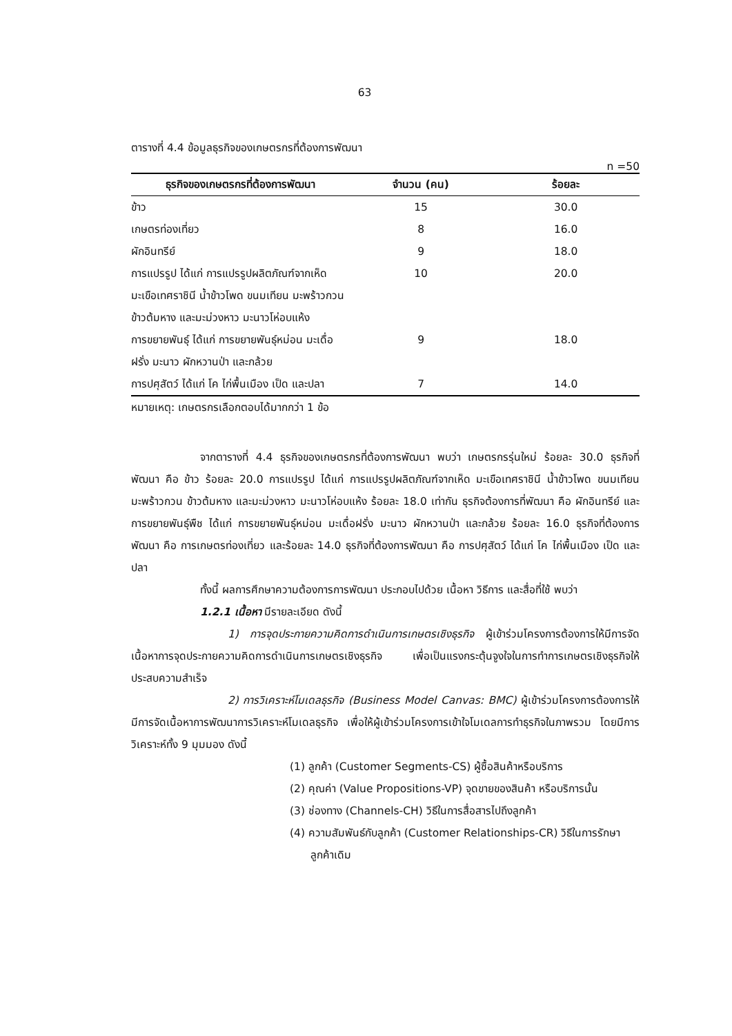63
ตารางที่ 4.4 ข้อมูลธุรกิจของเกษตรกรที่ต้องการพัฒนา
n =50
| ธุรกิจของเกษตรกรที่ต้องการพัฒนา | จำนวน (คน) | ร้อยละ |
| --- | --- | --- |
| ข้าว | 15 | 30.0 |
| เกษตรท่องเที่ยว | 8 | 16.0 |
| ผักอินทรีย์ | 9 | 18.0 |
| การแปรรูป ได้แก่ การแปรรูปผลิตภัณฑ์จากเห็ด มะเขือเทศราชินี น้ำข้าวโพด ขนมเทียน มะพร้าวกวน ข้าวต้มหาง และมะม่วงหาว มะนาวโห่อบแห้ง | 10 | 20.0 |
| การขยายพันธุ์ ได้แก่ การขยายพันธุ์หม่อน มะเดื่อฝรั่ง มะนาว ผักหวานป่า และกล้วย | 9 | 18.0 |
| การปศุสัตว์ ได้แก่ โค ไก่พื้นเมือง เป็ด และปลา | 7 | 14.0 |
หมายเหตุ: เกษตรกรเลือกตอบได้มากกว่า 1 ข้อ
จากตารางที่ 4.4 ธุรกิจของเกษตรกรที่ต้องการพัฒนา พบว่า เกษตรกรรุ่นใหม่ ร้อยละ 30.0 ธุรกิจที่พัฒนา คือ ข้าว ร้อยละ 20.0 การแปรรูป ได้แก่ การแปรรูปผลิตภัณฑ์จากเห็ด มะเขือเทศราชินี น้ำข้าวโพด ขนมเทียน มะพร้าวกวน ข้าวต้มหาง และมะม่วงหาว มะนาวโห่อบแห้ง ร้อยละ 18.0 เท่ากัน ธุรกิจต้องการที่พัฒนา คือ ผักอินทรีย์ และการขยายพันธุ์พืช ได้แก่ การขยายพันธุ์หม่อน มะเดื่อฝรั่ง มะนาว ผักหวานป่า และกล้วย ร้อยละ 16.0 ธุรกิจที่ต้องการพัฒนา คือ การเกษตรท่องเที่ยว และร้อยละ 14.0 ธุรกิจที่ต้องการพัฒนา คือ การปศุสัตว์ ได้แก่ โค ไก่พื้นเมือง เป็ด และปลา
ทั้งนี้ ผลการศึกษาความต้องการการพัฒนา ประกอบไปด้วย เนื้อหา วิธีการ และสื่อที่ใช้ พบว่า
1.2.1 เนื้อหา มีรายละเอียด ดังนี้
1) การจุดประกายความคิดการดำเนินการเกษตรเชิงธุรกิจ ผู้เข้าร่วมโครงการต้องการให้มีการจัดเนื้อหาการจุดประกายความคิดการดำเนินการเกษตรเชิงธุรกิจ เพื่อเป็นแรงกระตุ้นจูงใจในการทำการเกษตรเชิงธุรกิจให้ประสบความสำเร็จ
2) การวิเคราะห์โมเดลธุรกิจ (Business Model Canvas: BMC) ผู้เข้าร่วมโครงการต้องการให้มีการจัดเนื้อหาการพัฒนาการวิเคราะห์โมเดลธุรกิจ เพื่อให้ผู้เข้าร่วมโครงการเข้าใจโมเดลการทำธุรกิจในภาพรวม โดยมีการวิเคราะห์ทั้ง 9 มุมมอง ดังนี้
(1) ลูกค้า (Customer Segments-CS) ผู้ซื้อสินค้าหรือบริการ
(2) คุณค่า (Value Propositions-VP) จุดขายของสินค้า หรือบริการนั้น
(3) ช่องทาง (Channels-CH) วิธีในการสื่อสารไปถึงลูกค้า
(4) ความสัมพันธ์กับลูกค้า (Customer Relationships-CR) วิธีในการรักษาลูกค้าเดิม